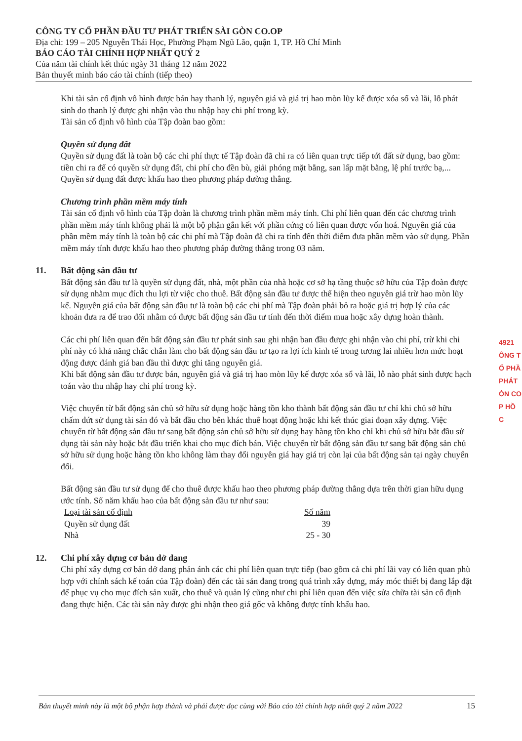CÔNG TY CỔ PHẦN ĐẦU TƯ PHÁT TRIỂN SÀI GÒN CO.OP
Địa chỉ: 199 – 205 Nguyễn Thái Học, Phường Phạm Ngũ Lão, quận 1, TP. Hồ Chí Minh
BÁO CÁO TÀI CHÍNH HỢP NHẤT QUÝ 2
Của năm tài chính kết thúc ngày 31 tháng 12 năm 2022
Bản thuyết minh báo cáo tài chính (tiếp theo)
Khi tài sản cố định vô hình được bán hay thanh lý, nguyên giá và giá trị hao mòn lũy kế được xóa sổ và lãi, lỗ phát sinh do thanh lý được ghi nhận vào thu nhập hay chi phí trong kỳ.
Tài sản cố định vô hình của Tập đoàn bao gồm:
Quyền sử dụng đất
Quyền sử dụng đất là toàn bộ các chi phí thực tế Tập đoàn đã chi ra có liên quan trực tiếp tới đất sử dụng, bao gồm: tiền chi ra để có quyền sử dụng đất, chi phí cho đền bù, giải phóng mặt bằng, san lấp mặt bằng, lệ phí trước bạ,... Quyền sử dụng đất được khấu hao theo phương pháp đường thẳng.
Chương trình phần mềm máy tính
Tài sản cố định vô hình của Tập đoàn là chương trình phần mềm máy tính. Chi phí liên quan đến các chương trình phần mềm máy tính không phải là một bộ phận gắn kết với phần cứng có liên quan được vốn hoá. Nguyên giá của phần mềm máy tính là toàn bộ các chi phí mà Tập đoàn đã chi ra tính đến thời điểm đưa phần mềm vào sử dụng. Phần mềm máy tính được khấu hao theo phương pháp đường thẳng trong 03 năm.
11. Bất động sản đầu tư
Bất động sản đầu tư là quyền sử dụng đất, nhà, một phần của nhà hoặc cơ sở hạ tầng thuộc sở hữu của Tập đoàn được sử dụng nhằm mục đích thu lợi từ việc cho thuê. Bất động sản đầu tư được thể hiện theo nguyên giá trừ hao mòn lũy kế. Nguyên giá của bất động sản đầu tư là toàn bộ các chi phí mà Tập đoàn phải bỏ ra hoặc giá trị hợp lý của các khoản đưa ra để trao đổi nhằm có được bất động sản đầu tư tính đến thời điểm mua hoặc xây dựng hoàn thành.
Các chi phí liên quan đến bất động sản đầu tư phát sinh sau ghi nhận ban đầu được ghi nhận vào chi phí, trừ khi chi phí này có khả năng chắc chắn làm cho bất động sản đầu tư tạo ra lợi ích kinh tế trong tương lai nhiều hơn mức hoạt động được đánh giá ban đầu thì được ghi tăng nguyên giá.
Khi bất động sản đầu tư được bán, nguyên giá và giá trị hao mòn lũy kế được xóa sổ và lãi, lỗ nào phát sinh được hạch toán vào thu nhập hay chi phí trong kỳ.
Việc chuyển từ bất động sản chủ sở hữu sử dụng hoặc hàng tồn kho thành bất động sản đầu tư chỉ khi chủ sở hữu chấm dứt sử dụng tài sản đó và bắt đầu cho bên khác thuê hoạt động hoặc khi kết thúc giai đoạn xây dựng. Việc chuyển từ bất động sản đầu tư sang bất động sản chủ sở hữu sử dụng hay hàng tồn kho chỉ khi chủ sở hữu bắt đầu sử dụng tài sản này hoặc bắt đầu triển khai cho mục đích bán. Việc chuyển từ bất động sản đầu tư sang bất động sản chủ sở hữu sử dụng hoặc hàng tồn kho không làm thay đổi nguyên giá hay giá trị còn lại của bất động sản tại ngày chuyển đổi.
Bất động sản đầu tư sử dụng để cho thuê được khấu hao theo phương pháp đường thẳng dựa trên thời gian hữu dụng ước tính. Số năm khấu hao của bất động sản đầu tư như sau:
| Loại tài sản cố định | Số năm |
| --- | --- |
| Quyền sử dụng đất | 39 |
| Nhà | 25 - 30 |
12. Chi phí xây dựng cơ bản dở dang
Chi phí xây dựng cơ bản dở dang phản ánh các chi phí liên quan trực tiếp (bao gồm cả chi phí lãi vay có liên quan phù hợp với chính sách kế toán của Tập đoàn) đến các tài sản đang trong quá trình xây dựng, máy móc thiết bị đang lắp đặt để phục vụ cho mục đích sản xuất, cho thuê và quản lý cũng như chi phí liên quan đến việc sửa chữa tài sản cố định đang thực hiện. Các tài sản này được ghi nhận theo giá gốc và không được tính khấu hao.
4921
ÔNG T
Ổ PHẦ
PHÁT
ÒN CO
P HỒ C
Bản thuyết minh này là một bộ phận hợp thành và phải được đọc cùng với Báo cáo tài chính hợp nhất quý 2 năm 2022 15